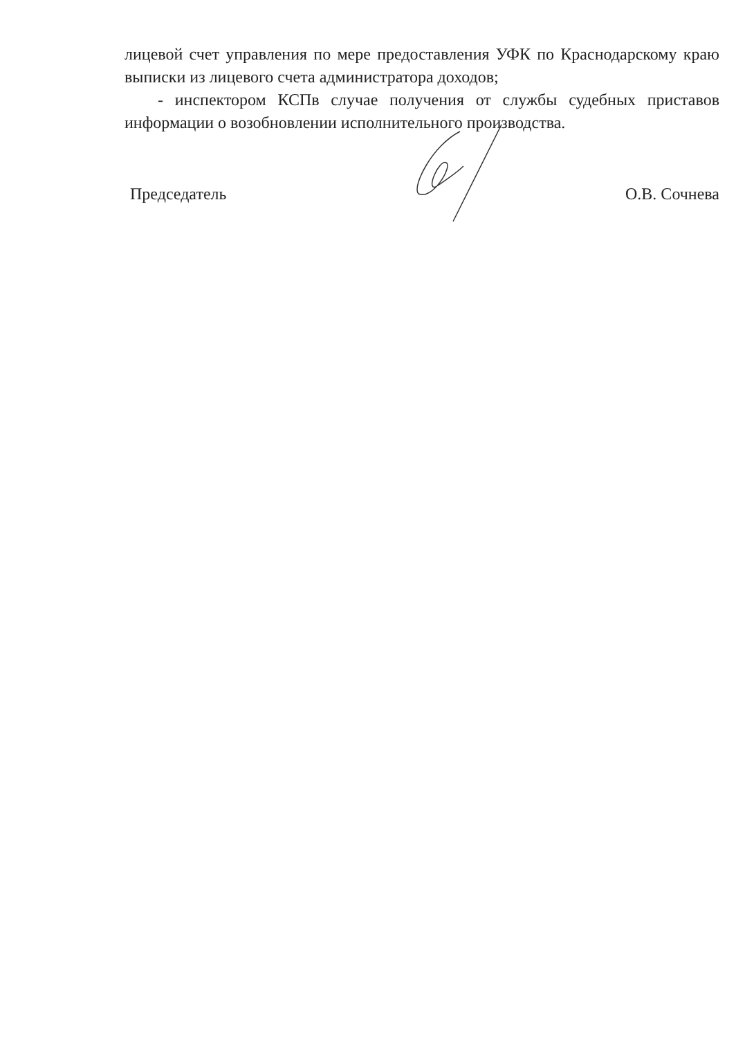лицевой счет управления по мере предоставления УФК по Краснодарскому краю выписки из лицевого счета администратора доходов;
- инспектором КСПв случае получения от службы судебных приставов информации о возобновлении исполнительного производства.
Председатель О.В. Сочнева